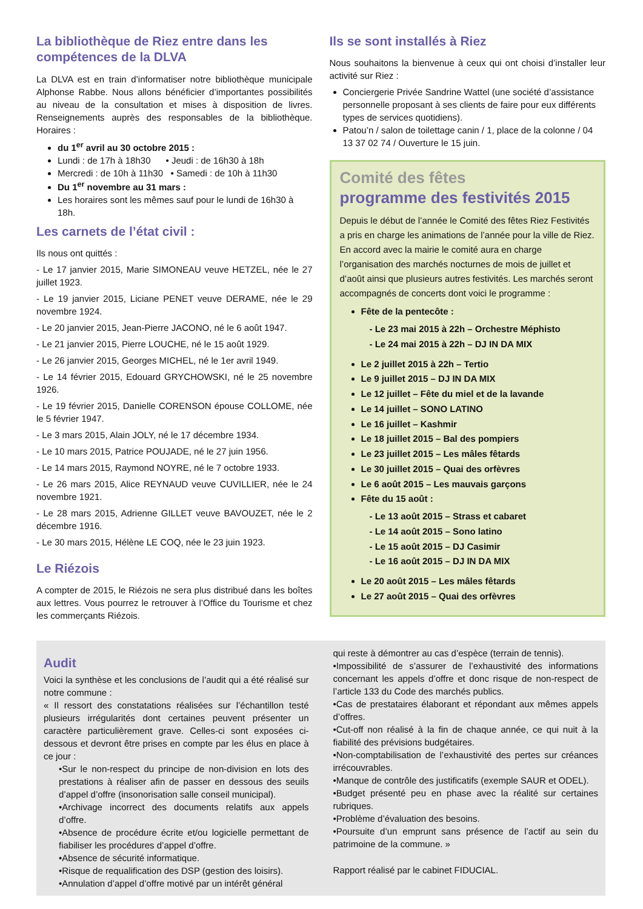La bibliothèque de Riez entre dans les compétences de la DLVA
La DLVA est en train d’informatiser notre bibliothèque municipale Alphonse Rabbe. Nous allons bénéficier d’importantes possibilités au niveau de la consultation et mises à disposition de livres. Renseignements auprès des responsables de la bibliothèque. Horaires :
du 1<sup>er</sup> avril au 30 octobre 2015 :
Lundi : de 17h à 18h30 • Jeudi : de 16h30 à 18h
Mercredi : de 10h à 11h30 • Samedi : de 10h à 11h30
Du 1<sup>er</sup> novembre au 31 mars :
Les horaires sont les mêmes sauf pour le lundi de 16h30 à 18h.
Les carnets de l’état civil :
Ils nous ont quittés :
- Le 17 janvier 2015, Marie SIMONEAU veuve HETZEL, née le 27 juillet 1923.
- Le 19 janvier 2015, Liciane PENET veuve DERAME, née le 29 novembre 1924.
- Le 20 janvier 2015, Jean-Pierre JACONO, né le 6 août 1947.
- Le 21 janvier 2015, Pierre LOUCHE, né le 15 août 1929.
- Le 26 janvier 2015, Georges MICHEL, né le 1er avril 1949.
- Le 14 février 2015, Edouard GRYCHOWSKI, né le 25 novembre 1926.
- Le 19 février 2015, Danielle CORENSON épouse COLLOME, née le 5 février 1947.
- Le 3 mars 2015, Alain JOLY, né le 17 décembre 1934.
- Le 10 mars 2015, Patrice POUJADE, né le 27 juin 1956.
- Le 14 mars 2015, Raymond NOYRE, né le 7 octobre 1933.
- Le 26 mars 2015, Alice REYNAUD veuve CUVILLIER, née le 24 novembre 1921.
- Le 28 mars 2015, Adrienne GILLET veuve BAVOUZET, née le 2 décembre 1916.
- Le 30 mars 2015, Hélène LE COQ, née le 23 juin 1923.
Le Riézois
A compter de 2015, le Riézois ne sera plus distribué dans les boîtes aux lettres. Vous pourrez le retrouver à l’Office du Tourisme et chez les commerçants Riézois.
Ils se sont installés à Riez
Nous souhaitons la bienvenue à ceux qui ont choisi d’installer leur activité sur Riez :
Conciergerie Privée Sandrine Wattel (une société d’assistance personnelle proposant à ses clients de faire pour eux différents types de services quotidiens).
Patou’n / salon de toilettage canin / 1, place de la colonne / 04 13 37 02 74 / Ouverture le 15 juin.
Comité des fêtes
programme des festivités 2015
Depuis le début de l’année le Comité des fêtes Riez Festivités a pris en charge les animations de l’année pour la ville de Riez. En accord avec la mairie le comité aura en charge l’organisation des marchés nocturnes de mois de juillet et d’août ainsi que plusieurs autres festivités. Les marchés seront accompagnés de concerts dont voici le programme :
Fête de la pentecôte :
- Le 23 mai 2015 à 22h – Orchestre Méphisto
- Le 24 mai 2015 à 22h – DJ IN DA MIX
Le 2 juillet 2015 à 22h – Tertio
Le 9 juillet 2015 – DJ IN DA MIX
Le 12 juillet – Fête du miel et de la lavande
Le 14 juillet – SONO LATINO
Le 16 juillet – Kashmir
Le 18 juillet 2015 – Bal des pompiers
Le 23 juillet 2015 – Les mâles fêtards
Le 30 juillet 2015 – Quai des orfèvres
Le 6 août 2015 – Les mauvais garçons
Fête du 15 août :
- Le 13 août 2015 – Strass et cabaret
- Le 14 août 2015 – Sono latino
- Le 15 août 2015 – DJ Casimir
- Le 16 août 2015 – DJ IN DA MIX
Le 20 août 2015 – Les mâles fêtards
Le 27 août 2015 – Quai des orfèvres
Audit
Voici la synthèse et les conclusions de l’audit qui a été réalisé sur notre commune :
« Il ressort des constatations réalisées sur l’échantillon testé plusieurs irrégularités dont certaines peuvent présenter un caractère particulièrement grave. Celles-ci sont exposées ci-dessous et devront être prises en compte par les élus en place à ce jour :
•Sur le non-respect du principe de non-division en lots des prestations à réaliser afin de passer en dessous des seuils d’appel d’offre (insonorisation salle conseil municipal).
•Archivage incorrect des documents relatifs aux appels d’offre.
•Absence de procédure écrite et/ou logicielle permettant de fiabiliser les procédures d’appel d’offre.
•Absence de sécurité informatique.
•Risque de requalification des DSP (gestion des loisirs).
•Annulation d’appel d’offre motivé par un intérêt général
qui reste à démontrer au cas d’espèce (terrain de tennis).
•Impossibilité de s’assurer de l’exhaustivité des informations concernant les appels d’offre et donc risque de non-respect de l’article 133 du Code des marchés publics.
•Cas de prestataires élaborant et répondant aux mêmes appels d’offres.
•Cut-off non réalisé à la fin de chaque année, ce qui nuit à la fiabilité des prévisions budgétaires.
•Non-comptabilisation de l’exhaustivité des pertes sur créances irrécouvrables.
•Manque de contrôle des justificatifs (exemple SAUR et ODEL).
•Budget présenté peu en phase avec la réalité sur certaines rubriques.
•Problème d’évaluation des besoins.
•Poursuite d’un emprunt sans présence de l’actif au sein du patrimoine de la commune. »
Rapport réalisé par le cabinet FIDUCIAL.